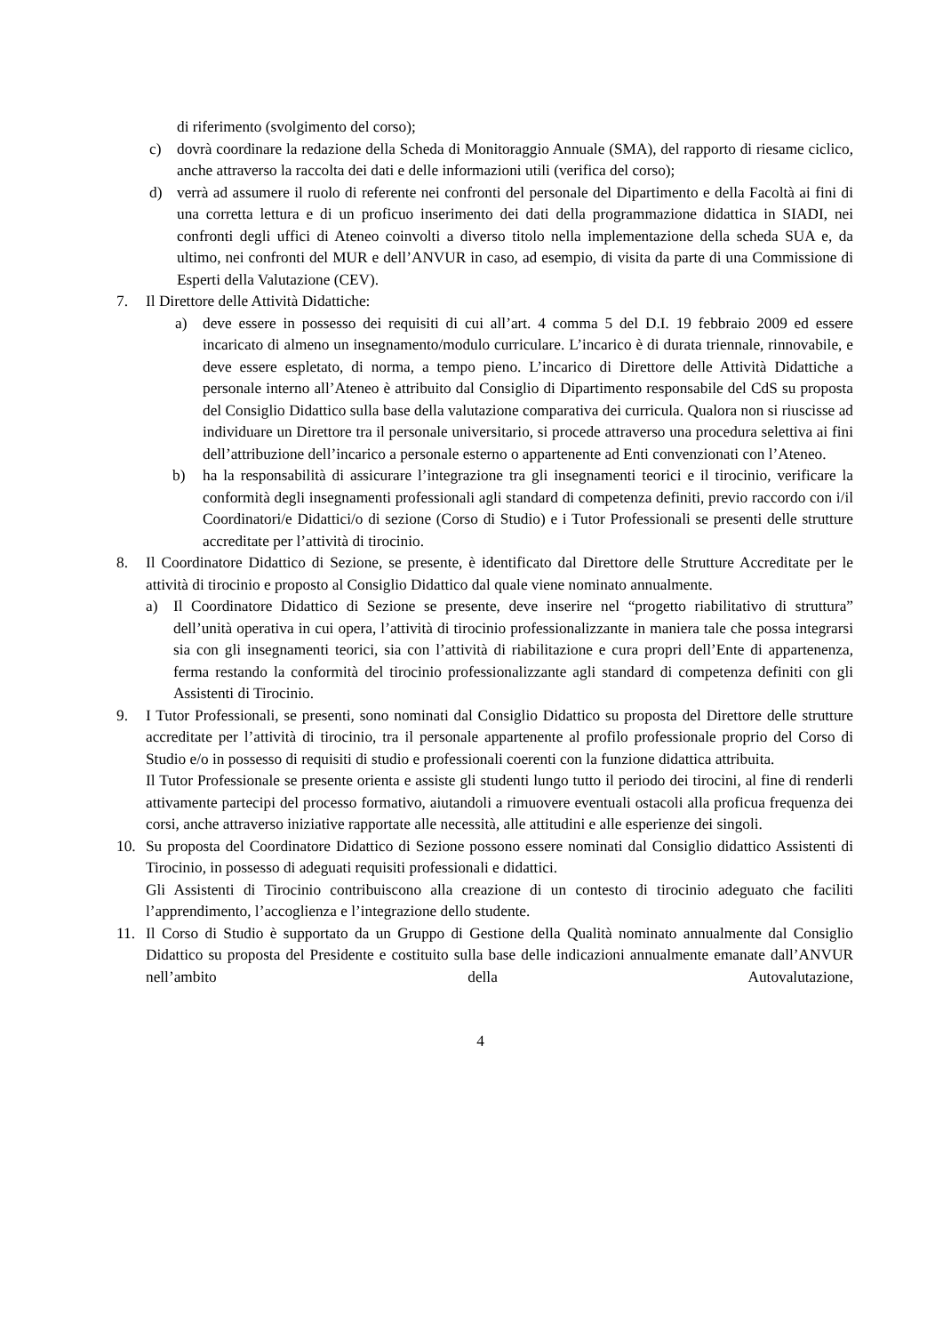di riferimento (svolgimento del corso);
c) dovrà coordinare la redazione della Scheda di Monitoraggio Annuale (SMA), del rapporto di riesame ciclico, anche attraverso la raccolta dei dati e delle informazioni utili (verifica del corso);
d) verrà ad assumere il ruolo di referente nei confronti del personale del Dipartimento e della Facoltà ai fini di una corretta lettura e di un proficuo inserimento dei dati della programmazione didattica in SIADI, nei confronti degli uffici di Ateneo coinvolti a diverso titolo nella implementazione della scheda SUA e, da ultimo, nei confronti del MUR e dell’ANVUR in caso, ad esempio, di visita da parte di una Commissione di Esperti della Valutazione (CEV).
7. Il Direttore delle Attività Didattiche:
a) deve essere in possesso dei requisiti di cui all’art. 4 comma 5 del D.I. 19 febbraio 2009 ed essere incaricato di almeno un insegnamento/modulo curriculare. L’incarico è di durata triennale, rinnovabile, e deve essere espletato, di norma, a tempo pieno. L’incarico di Direttore delle Attività Didattiche a personale interno all’Ateneo è attribuito dal Consiglio di Dipartimento responsabile del CdS su proposta del Consiglio Didattico sulla base della valutazione comparativa dei curricula. Qualora non si riuscisse ad individuare un Direttore tra il personale universitario, si procede attraverso una procedura selettiva ai fini dell’attribuzione dell’incarico a personale esterno o appartenente ad Enti convenzionati con l’Ateneo.
b) ha la responsabilità di assicurare l’integrazione tra gli insegnamenti teorici e il tirocinio, verificare la conformità degli insegnamenti professionali agli standard di competenza definiti, previo raccordo con i/il Coordinatori/e Didattici/o di sezione (Corso di Studio) e i Tutor Professionali se presenti delle strutture accreditate per l’attività di tirocinio.
8. Il Coordinatore Didattico di Sezione, se presente, è identificato dal Direttore delle Strutture Accreditate per le attività di tirocinio e proposto al Consiglio Didattico dal quale viene nominato annualmente.
a) Il Coordinatore Didattico di Sezione se presente, deve inserire nel “progetto riabilitativo di struttura” dell’unità operativa in cui opera, l’attività di tirocinio professionalizzante in maniera tale che possa integrarsi sia con gli insegnamenti teorici, sia con l’attività di riabilitazione e cura propri dell’Ente di appartenenza, ferma restando la conformità del tirocinio professionalizzante agli standard di competenza definiti con gli Assistenti di Tirocinio.
9. I Tutor Professionali, se presenti, sono nominati dal Consiglio Didattico su proposta del Direttore delle strutture accreditate per l’attività di tirocinio, tra il personale appartenente al profilo professionale proprio del Corso di Studio e/o in possesso di requisiti di studio e professionali coerenti con la funzione didattica attribuita.
Il Tutor Professionale se presente orienta e assiste gli studenti lungo tutto il periodo dei tirocini, al fine di renderli attivamente partecipi del processo formativo, aiutandoli a rimuovere eventuali ostacoli alla proficua frequenza dei corsi, anche attraverso iniziative rapportate alle necessità, alle attitudini e alle esperienze dei singoli.
10. Su proposta del Coordinatore Didattico di Sezione possono essere nominati dal Consiglio didattico Assistenti di Tirocinio, in possesso di adeguati requisiti professionali e didattici.
Gli Assistenti di Tirocinio contribuiscono alla creazione di un contesto di tirocinio adeguato che faciliti l’apprendimento, l’accoglienza e l’integrazione dello studente.
11. Il Corso di Studio è supportato da un Gruppo di Gestione della Qualità nominato annualmente dal Consiglio Didattico su proposta del Presidente e costituito sulla base delle indicazioni annualmente emanate dall’ANVUR nell’ambito della Autovalutazione,
4